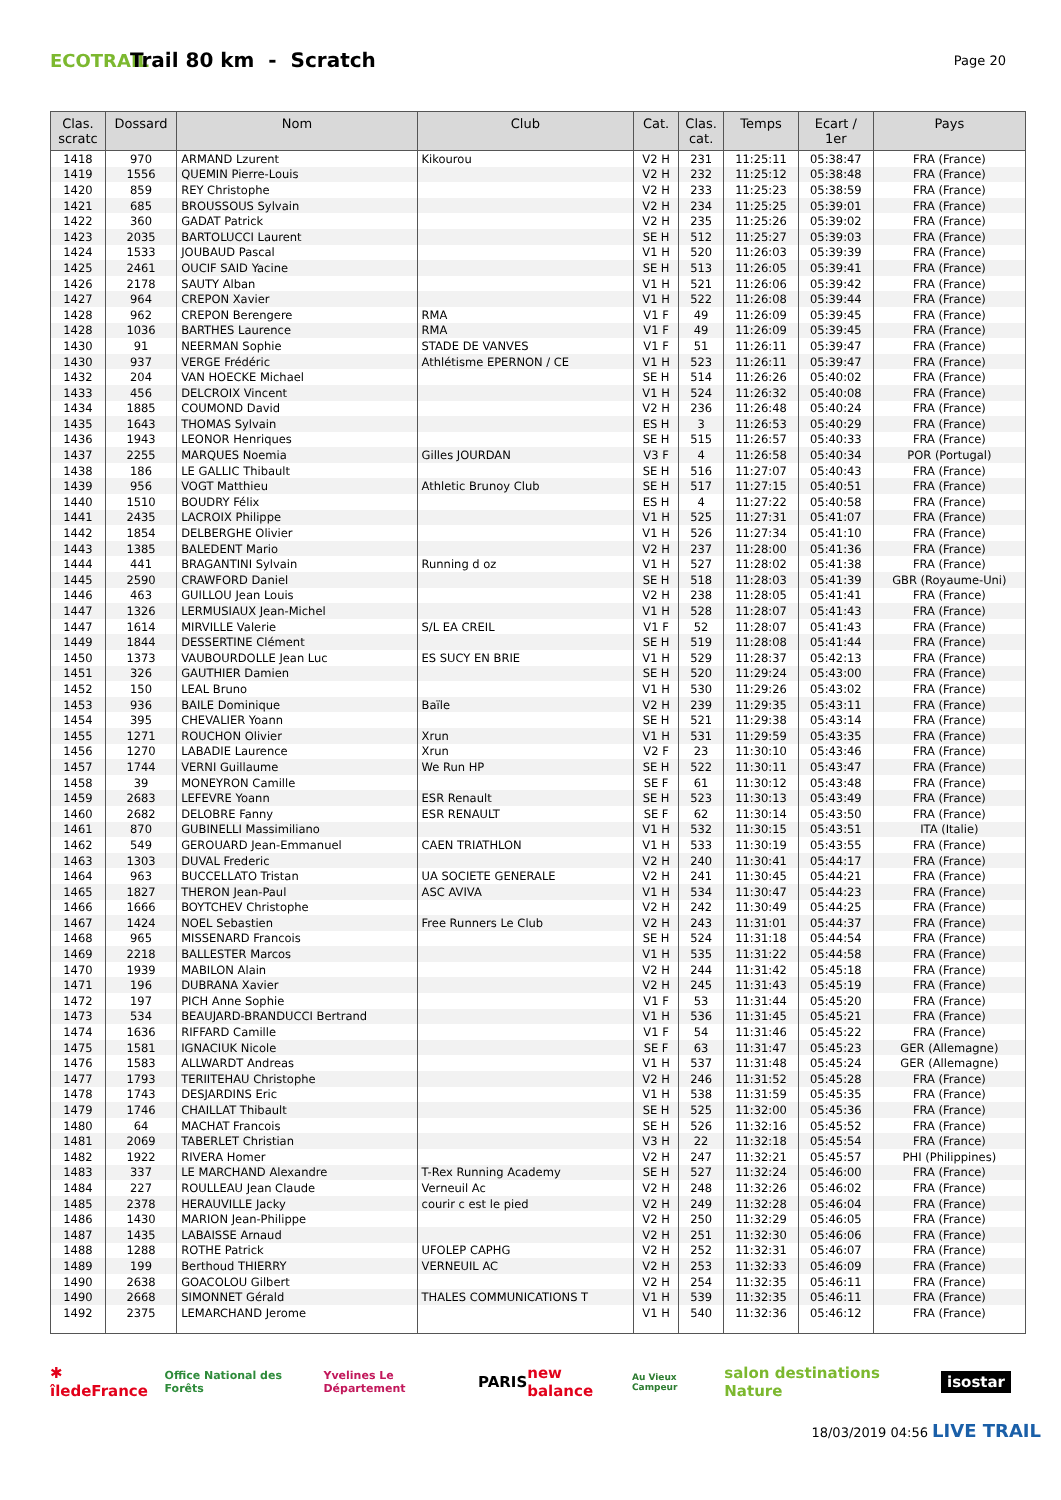ECOTRAIL
Trail 80 km - Scratch
Page 20
| Clas. scratc | Dossard | Nom | Club | Cat. | Clas. cat. | Temps | Ecart / 1er | Pays |
| --- | --- | --- | --- | --- | --- | --- | --- | --- |
| 1418 | 970 | ARMAND Lzurent | Kikourou | V2 H | 231 | 11:25:11 | 05:38:47 | FRA (France) |
| 1419 | 1556 | QUEMIN Pierre-Louis | | V2 H | 232 | 11:25:12 | 05:38:48 | FRA (France) |
| 1420 | 859 | REY Christophe | | V2 H | 233 | 11:25:23 | 05:38:59 | FRA (France) |
| 1421 | 685 | BROUSSOUS Sylvain | | V2 H | 234 | 11:25:25 | 05:39:01 | FRA (France) |
| 1422 | 360 | GADAT Patrick | | V2 H | 235 | 11:25:26 | 05:39:02 | FRA (France) |
| 1423 | 2035 | BARTOLUCCI Laurent | | SE H | 512 | 11:25:27 | 05:39:03 | FRA (France) |
| 1424 | 1533 | JOUBAUD Pascal | | V1 H | 520 | 11:26:03 | 05:39:39 | FRA (France) |
| 1425 | 2461 | OUCIF SAID Yacine | | SE H | 513 | 11:26:05 | 05:39:41 | FRA (France) |
| 1426 | 2178 | SAUTY Alban | | V1 H | 521 | 11:26:06 | 05:39:42 | FRA (France) |
| 1427 | 964 | CREPON Xavier | | V1 H | 522 | 11:26:08 | 05:39:44 | FRA (France) |
| 1428 | 962 | CREPON Berengere | RMA | V1 F | 49 | 11:26:09 | 05:39:45 | FRA (France) |
| 1428 | 1036 | BARTHES Laurence | RMA | V1 F | 49 | 11:26:09 | 05:39:45 | FRA (France) |
| 1430 | 91 | NEERMAN Sophie | STADE DE VANVES | V1 F | 51 | 11:26:11 | 05:39:47 | FRA (France) |
| 1430 | 937 | VERGE Frédéric | Athlétisme EPERNON / CE | V1 H | 523 | 11:26:11 | 05:39:47 | FRA (France) |
| 1432 | 204 | VAN HOECKE Michael | | SE H | 514 | 11:26:26 | 05:40:02 | FRA (France) |
| 1433 | 456 | DELCROIX Vincent | | V1 H | 524 | 11:26:32 | 05:40:08 | FRA (France) |
| 1434 | 1885 | COUMOND David | | V2 H | 236 | 11:26:48 | 05:40:24 | FRA (France) |
| 1435 | 1643 | THOMAS Sylvain | | ES H | 3 | 11:26:53 | 05:40:29 | FRA (France) |
| 1436 | 1943 | LEONOR Henriques | | SE H | 515 | 11:26:57 | 05:40:33 | FRA (France) |
| 1437 | 2255 | MARQUES Noemia | Gilles JOURDAN | V3 F | 4 | 11:26:58 | 05:40:34 | POR (Portugal) |
| 1438 | 186 | LE GALLIC Thibault | | SE H | 516 | 11:27:07 | 05:40:43 | FRA (France) |
| 1439 | 956 | VOGT Matthieu | Athletic Brunoy Club | SE H | 517 | 11:27:15 | 05:40:51 | FRA (France) |
| 1440 | 1510 | BOUDRY Félix | | ES H | 4 | 11:27:22 | 05:40:58 | FRA (France) |
| 1441 | 2435 | LACROIX Philippe | | V1 H | 525 | 11:27:31 | 05:41:07 | FRA (France) |
| 1442 | 1854 | DELBERGHE Olivier | | V1 H | 526 | 11:27:34 | 05:41:10 | FRA (France) |
| 1443 | 1385 | BALEDENT Mario | | V2 H | 237 | 11:28:00 | 05:41:36 | FRA (France) |
| 1444 | 441 | BRAGANTINI Sylvain | Running d oz | V1 H | 527 | 11:28:02 | 05:41:38 | FRA (France) |
| 1445 | 2590 | CRAWFORD Daniel | | SE H | 518 | 11:28:03 | 05:41:39 | GBR (Royaume-Uni) |
| 1446 | 463 | GUILLOU Jean Louis | | V2 H | 238 | 11:28:05 | 05:41:41 | FRA (France) |
| 1447 | 1326 | LERMUSIAUX Jean-Michel | | V1 H | 528 | 11:28:07 | 05:41:43 | FRA (France) |
| 1447 | 1614 | MIRVILLE Valerie | S/L EA CREIL | V1 F | 52 | 11:28:07 | 05:41:43 | FRA (France) |
| 1449 | 1844 | DESSERTINE Clément | | SE H | 519 | 11:28:08 | 05:41:44 | FRA (France) |
| 1450 | 1373 | VAUBOURDOLLE Jean Luc | ES SUCY EN BRIE | V1 H | 529 | 11:28:37 | 05:42:13 | FRA (France) |
| 1451 | 326 | GAUTHIER Damien | | SE H | 520 | 11:29:24 | 05:43:00 | FRA (France) |
| 1452 | 150 | LEAL Bruno | | V1 H | 530 | 11:29:26 | 05:43:02 | FRA (France) |
| 1453 | 936 | BAILE Dominique | Baïle | V2 H | 239 | 11:29:35 | 05:43:11 | FRA (France) |
| 1454 | 395 | CHEVALIER Yoann | | SE H | 521 | 11:29:38 | 05:43:14 | FRA (France) |
| 1455 | 1271 | ROUCHON Olivier | Xrun | V1 H | 531 | 11:29:59 | 05:43:35 | FRA (France) |
| 1456 | 1270 | LABADIE Laurence | Xrun | V2 F | 23 | 11:30:10 | 05:43:46 | FRA (France) |
| 1457 | 1744 | VERNI Guillaume | We Run HP | SE H | 522 | 11:30:11 | 05:43:47 | FRA (France) |
| 1458 | 39 | MONEYRON Camille | | SE F | 61 | 11:30:12 | 05:43:48 | FRA (France) |
| 1459 | 2683 | LEFEVRE Yoann | ESR Renault | SE H | 523 | 11:30:13 | 05:43:49 | FRA (France) |
| 1460 | 2682 | DELOBRE Fanny | ESR RENAULT | SE F | 62 | 11:30:14 | 05:43:50 | FRA (France) |
| 1461 | 870 | GUBINELLI Massimiliano | | V1 H | 532 | 11:30:15 | 05:43:51 | ITA (Italie) |
| 1462 | 549 | GEROUARD Jean-Emmanuel | CAEN TRIATHLON | V1 H | 533 | 11:30:19 | 05:43:55 | FRA (France) |
| 1463 | 1303 | DUVAL Frederic | | V2 H | 240 | 11:30:41 | 05:44:17 | FRA (France) |
| 1464 | 963 | BUCCELLATO Tristan | UA SOCIETE GENERALE | V2 H | 241 | 11:30:45 | 05:44:21 | FRA (France) |
| 1465 | 1827 | THERON Jean-Paul | ASC AVIVA | V1 H | 534 | 11:30:47 | 05:44:23 | FRA (France) |
| 1466 | 1666 | BOYTCHEV Christophe | | V2 H | 242 | 11:30:49 | 05:44:25 | FRA (France) |
| 1467 | 1424 | NOEL Sebastien | Free Runners Le Club | V2 H | 243 | 11:31:01 | 05:44:37 | FRA (France) |
| 1468 | 965 | MISSENARD Francois | | SE H | 524 | 11:31:18 | 05:44:54 | FRA (France) |
| 1469 | 2218 | BALLESTER Marcos | | V1 H | 535 | 11:31:22 | 05:44:58 | FRA (France) |
| 1470 | 1939 | MABILON Alain | | V2 H | 244 | 11:31:42 | 05:45:18 | FRA (France) |
| 1471 | 196 | DUBRANA Xavier | | V2 H | 245 | 11:31:43 | 05:45:19 | FRA (France) |
| 1472 | 197 | PICH Anne Sophie | | V1 F | 53 | 11:31:44 | 05:45:20 | FRA (France) |
| 1473 | 534 | BEAUJARD-BRANDUCCI Bertrand | | V1 H | 536 | 11:31:45 | 05:45:21 | FRA (France) |
| 1474 | 1636 | RIFFARD Camille | | V1 F | 54 | 11:31:46 | 05:45:22 | FRA (France) |
| 1475 | 1581 | IGNACIUK Nicole | | SE F | 63 | 11:31:47 | 05:45:23 | GER (Allemagne) |
| 1476 | 1583 | ALLWARDT Andreas | | V1 H | 537 | 11:31:48 | 05:45:24 | GER (Allemagne) |
| 1477 | 1793 | TERIITEHAU Christophe | | V2 H | 246 | 11:31:52 | 05:45:28 | FRA (France) |
| 1478 | 1743 | DESJARDINS Eric | | V1 H | 538 | 11:31:59 | 05:45:35 | FRA (France) |
| 1479 | 1746 | CHAILLAT Thibault | | SE H | 525 | 11:32:00 | 05:45:36 | FRA (France) |
| 1480 | 64 | MACHAT Francois | | SE H | 526 | 11:32:16 | 05:45:52 | FRA (France) |
| 1481 | 2069 | TABERLET Christian | | V3 H | 22 | 11:32:18 | 05:45:54 | FRA (France) |
| 1482 | 1922 | RIVERA Homer | | V2 H | 247 | 11:32:21 | 05:45:57 | PHI (Philippines) |
| 1483 | 337 | LE MARCHAND Alexandre | T-Rex Running Academy | SE H | 527 | 11:32:24 | 05:46:00 | FRA (France) |
| 1484 | 227 | ROULLEAU Jean Claude | Verneuil Ac | V2 H | 248 | 11:32:26 | 05:46:02 | FRA (France) |
| 1485 | 2378 | HERAUVILLE Jacky | courir c est le pied | V2 H | 249 | 11:32:28 | 05:46:04 | FRA (France) |
| 1486 | 1430 | MARION Jean-Philippe | | V2 H | 250 | 11:32:29 | 05:46:05 | FRA (France) |
| 1487 | 1435 | LABAISSE Arnaud | | V2 H | 251 | 11:32:30 | 05:46:06 | FRA (France) |
| 1488 | 1288 | ROTHE Patrick | UFOLEP CAPHG | V2 H | 252 | 11:32:31 | 05:46:07 | FRA (France) |
| 1489 | 199 | Berthoud THIERRY | VERNEUIL AC | V2 H | 253 | 11:32:33 | 05:46:09 | FRA (France) |
| 1490 | 2638 | GOACOLOU Gilbert | | V2 H | 254 | 11:32:35 | 05:46:11 | FRA (France) |
| 1490 | 2668 | SIMONNET Gérald | THALES COMMUNICATIONS T | V1 H | 539 | 11:32:35 | 05:46:11 | FRA (France) |
| 1492 | 2375 | LEMARCHAND Jerome | | V1 H | 540 | 11:32:36 | 05:46:12 | FRA (France) |
✱ îledeFrance Office National des Forêts Yvelines Le Département PARIS new balance Au Vieux Campeur salon destinations Nature isostar
18/03/2019 04:56 LIVE TRAIL